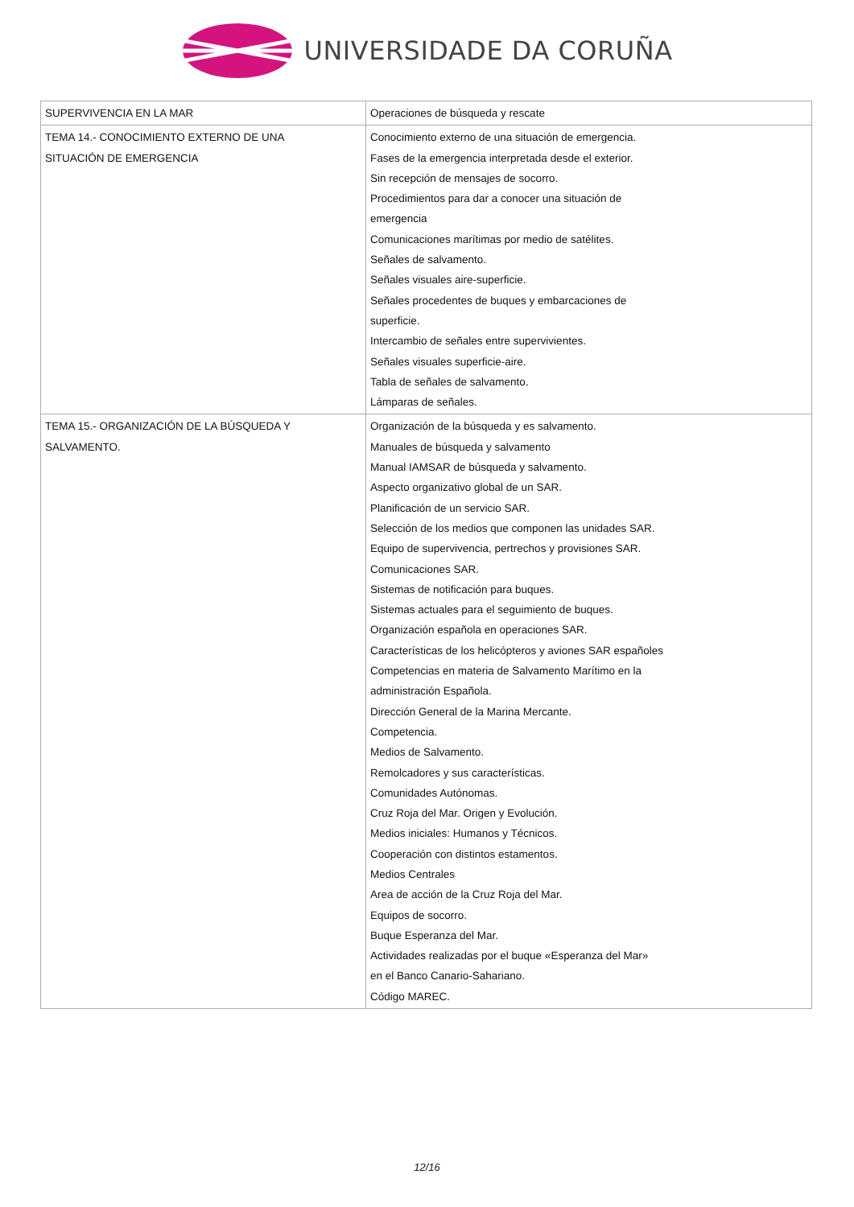UNIVERSIDADE DA CORUÑA
| SUPERVIVENCIA EN LA MAR | Operaciones de búsqueda y rescate |
| TEMA 14.- CONOCIMIENTO EXTERNO DE UNA SITUACIÓN DE EMERGENCIA | Conocimiento externo de una situación de emergencia. Fases de la emergencia interpretada desde el exterior. Sin recepción de mensajes de socorro. Procedimientos para dar a conocer una situación de emergencia Comunicaciones marítimas por medio de satélites. Señales de salvamento. Señales visuales aire-superficie. Señales procedentes de buques y embarcaciones de superficie. Intercambio de señales entre supervivientes. Señales visuales superficie-aire. Tabla de señales de salvamento. Lámparas de señales. |
| TEMA 15.- ORGANIZACIÓN DE LA BÚSQUEDA Y SALVAMENTO. | Organización de la búsqueda y es salvamento. Manuales de búsqueda y salvamento Manual IAMSAR de búsqueda y salvamento. Aspecto organizativo global de un SAR. Planificación de un servicio SAR. Selección de los medios que componen las unidades SAR. Equipo de supervivencia, pertrechos y provisiones SAR. Comunicaciones SAR. Sistemas de notificación para buques. Sistemas actuales para el seguimiento de buques. Organización española en operaciones SAR. Características de los helicópteros y aviones SAR españoles Competencias en materia de Salvamento Marítimo en la administración Española. Dirección General de la Marina Mercante. Competencia. Medios de Salvamento. Remolcadores y sus características. Comunidades Autónomas. Cruz Roja del Mar. Origen y Evolución. Medios iniciales: Humanos y Técnicos. Cooperación con distintos estamentos. Medios Centrales Area de acción de la Cruz Roja del Mar. Equipos de socorro. Buque Esperanza del Mar. Actividades realizadas por el buque «Esperanza del Mar» en el Banco Canario-Sahariano. Código MAREC. |
12/16